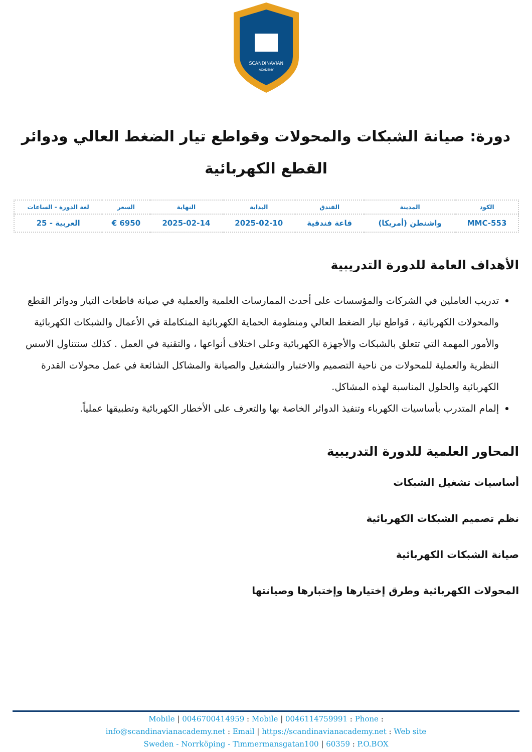SCANDINAVIAN
ACADEMY
دورة: صيانة الشبكات والمحولات وقواطع تيار الضغط العالي ودوائر القطع الكهربائية
| الكود | المدينة | الفندق | البداية | النهاية | السعر | لغة الدورة - الساعات |
| --- | --- | --- | --- | --- | --- | --- |
| MMC-553 | واشنطن (أمريكا) | قاعة فندقية | 2025-02-10 | 2025-02-14 | 6950 € | العربية - 25 |
الأهداف العامة للدورة التدريبية
تدريب العاملين في الشركات والمؤسسات على أحدث الممارسات العلمية والعملية في صيانة قاطعات التيار ودوائر القطع والمحولات الكهربائية ، قواطع تيار الضغط العالي ومنظومة الحماية الكهربائية المتكاملة في الأعمال والشبكات الكهربائية والأمور المهمة التي تتعلق بالشبكات والأجهزة الكهربائية وعلى اختلاف أنواعها ، والتقنية في العمل . كذلك سنتناول الاسس النظرية والعملية للمحولات من ناحية التصميم والاختبار والتشغيل والصيانة والمشاكل الشائعة في عمل محولات القدرة الكهربائية والحلول المناسبة لهذه المشاكل.
إلمام المتدرب بأساسيات الكهرباء وتنفيذ الدوائر الخاصة بها والتعرف على الأخطار الكهربائية وتطبيقها عملياً.
المحاور العلمية للدورة التدريبية
أساسيات تشغيل الشبكات
نظم تصميم الشبكات الكهربائية
صيانة الشبكات الكهربائية
المحولات الكهربائية وطرق إختيارها وإختبارها وصيانتها
Mobile | 0046700414959 : Mobile | 0046114759991 : Phone :
info@scandinavianacademy.net : Email | https://scandinavianacademy.net : Web site
Sweden - Norrköping - Timmermansgatan100 | 60359 : P.O.BOX